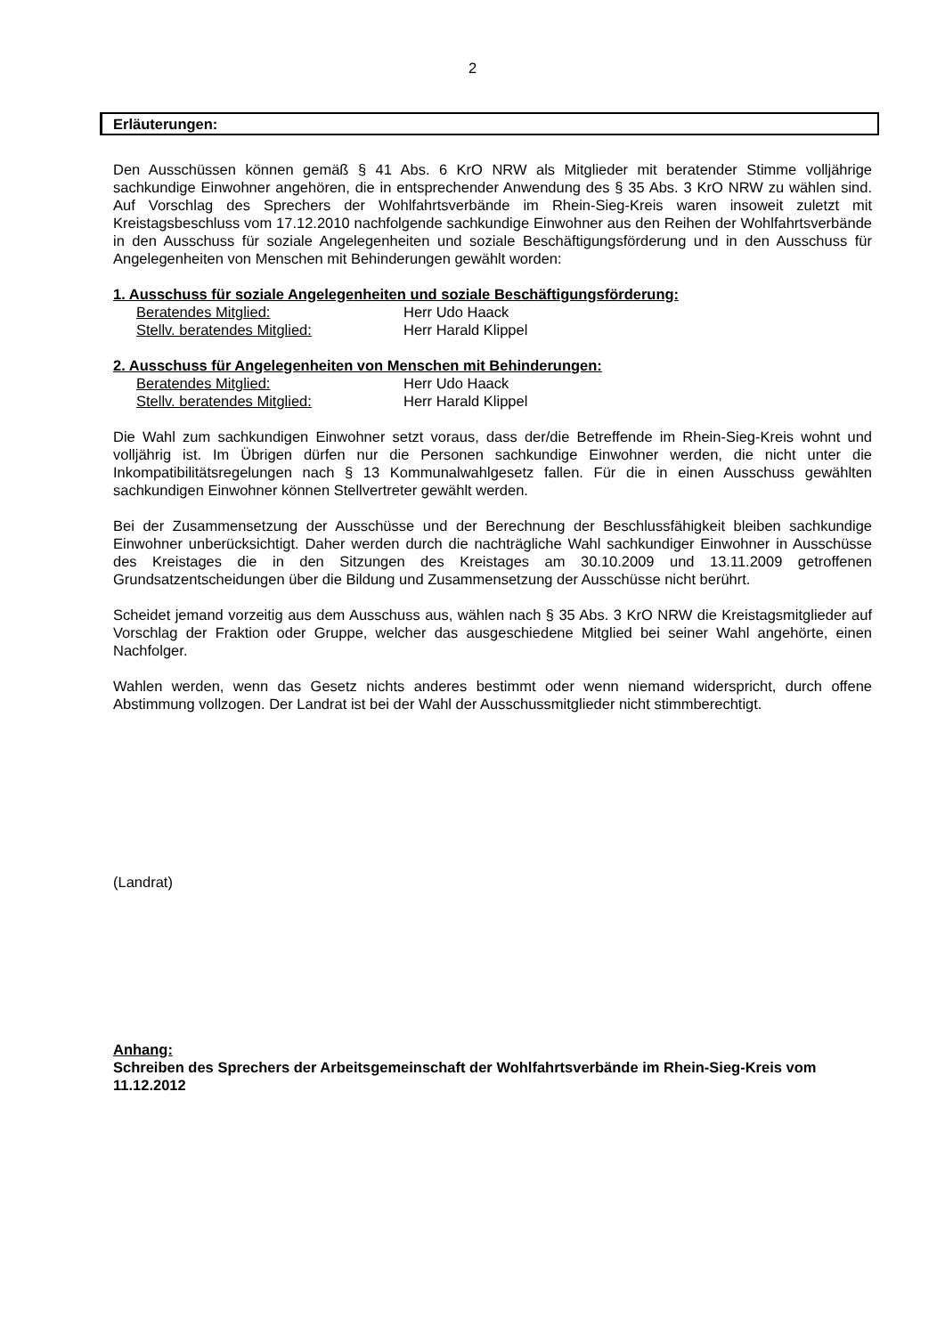2
Erläuterungen:
Den Ausschüssen können gemäß § 41 Abs. 6 KrO NRW als Mitglieder mit beratender Stimme volljährige sachkundige Einwohner angehören, die in entsprechender Anwendung des § 35 Abs. 3 KrO NRW zu wählen sind. Auf Vorschlag des Sprechers der Wohlfahrtsverbände im Rhein-Sieg-Kreis waren insoweit zuletzt mit Kreistagsbeschluss vom 17.12.2010 nachfolgende sachkundige Einwohner aus den Reihen der Wohlfahrtsverbände in den Ausschuss für soziale Angelegenheiten und soziale Beschäftigungsförderung und in den Ausschuss für Angelegenheiten von Menschen mit Behinderungen gewählt worden:
1. Ausschuss für soziale Angelegenheiten und soziale Beschäftigungsförderung:
Beratendes Mitglied: Herr Udo Haack
Stellv. beratendes Mitglied: Herr Harald Klippel
2. Ausschuss für Angelegenheiten von Menschen mit Behinderungen:
Beratendes Mitglied: Herr Udo Haack
Stellv. beratendes Mitglied: Herr Harald Klippel
Die Wahl zum sachkundigen Einwohner setzt voraus, dass der/die Betreffende im Rhein-Sieg-Kreis wohnt und volljährig ist. Im Übrigen dürfen nur die Personen sachkundige Einwohner werden, die nicht unter die Inkompatibilitätsregelungen nach § 13 Kommunalwahlgesetz fallen. Für die in einen Ausschuss gewählten sachkundigen Einwohner können Stellvertreter gewählt werden.
Bei der Zusammensetzung der Ausschüsse und der Berechnung der Beschlussfähigkeit bleiben sachkundige Einwohner unberücksichtigt. Daher werden durch die nachträgliche Wahl sachkundiger Einwohner in Ausschüsse des Kreistages die in den Sitzungen des Kreistages am 30.10.2009 und 13.11.2009 getroffenen Grundsatzentscheidungen über die Bildung und Zusammensetzung der Ausschüsse nicht berührt.
Scheidet jemand vorzeitig aus dem Ausschuss aus, wählen nach § 35 Abs. 3 KrO NRW die Kreistagsmitglieder auf Vorschlag der Fraktion oder Gruppe, welcher das ausgeschiedene Mitglied bei seiner Wahl angehörte, einen Nachfolger.
Wahlen werden, wenn das Gesetz nichts anderes bestimmt oder wenn niemand widerspricht, durch offene Abstimmung vollzogen. Der Landrat ist bei der Wahl der Ausschussmitglieder nicht stimmberechtigt.
(Landrat)
Anhang:
Schreiben des Sprechers der Arbeitsgemeinschaft der Wohlfahrtsverbände im Rhein-Sieg-Kreis vom 11.12.2012